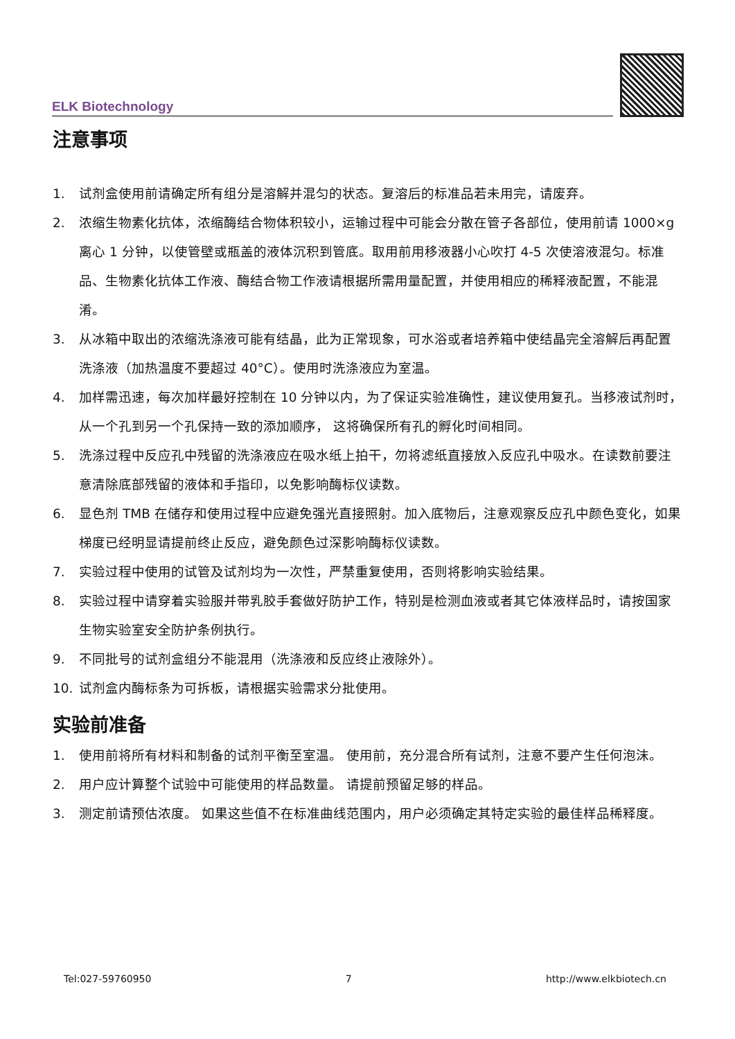ELK Biotechnology
注意事项
1. 试剂盒使用前请确定所有组分是溶解并混匀的状态。复溶后的标准品若未用完，请废弃。
2. 浓缩生物素化抗体，浓缩酶结合物体积较小，运输过程中可能会分散在管子各部位，使用前请 1000×g 离心 1 分钟，以使管壁或瓶盖的液体沉积到管底。取用前用移液器小心吹打 4-5 次使溶液混匀。标准品、生物素化抗体工作液、酶结合物工作液请根据所需用量配置，并使用相应的稀释液配置，不能混淆。
3. 从冰箱中取出的浓缩洗涤液可能有结晶，此为正常现象，可水浴或者培养箱中使结晶完全溶解后再配置洗涤液（加热温度不要超过 40°C）。使用时洗涤液应为室温。
4. 加样需迅速，每次加样最好控制在 10 分钟以内，为了保证实验准确性，建议使用复孔。当移液试剂时，从一个孔到另一个孔保持一致的添加顺序， 这将确保所有孔的孵化时间相同。
5. 洗涤过程中反应孔中残留的洗涤液应在吸水纸上拍干，勿将滤纸直接放入反应孔中吸水。在读数前要注意清除底部残留的液体和手指印，以免影响酶标仪读数。
6. 显色剂 TMB 在储存和使用过程中应避免强光直接照射。加入底物后，注意观察反应孔中颜色变化，如果梯度已经明显请提前终止反应，避免颜色过深影响酶标仪读数。
7. 实验过程中使用的试管及试剂均为一次性，严禁重复使用，否则将影响实验结果。
8. 实验过程中请穿着实验服并带乳胶手套做好防护工作，特别是检测血液或者其它体液样品时，请按国家生物实验室安全防护条例执行。
9. 不同批号的试剂盒组分不能混用（洗涤液和反应终止液除外）。
10. 试剂盒内酶标条为可拆板，请根据实验需求分批使用。
实验前准备
1. 使用前将所有材料和制备的试剂平衡至室温。 使用前，充分混合所有试剂，注意不要产生任何泡沫。
2. 用户应计算整个试验中可能使用的样品数量。 请提前预留足够的样品。
3. 测定前请预估浓度。 如果这些值不在标准曲线范围内，用户必须确定其特定实验的最佳样品稀释度。
Tel:027-59760950 7 http://www.elkbiotech.cn